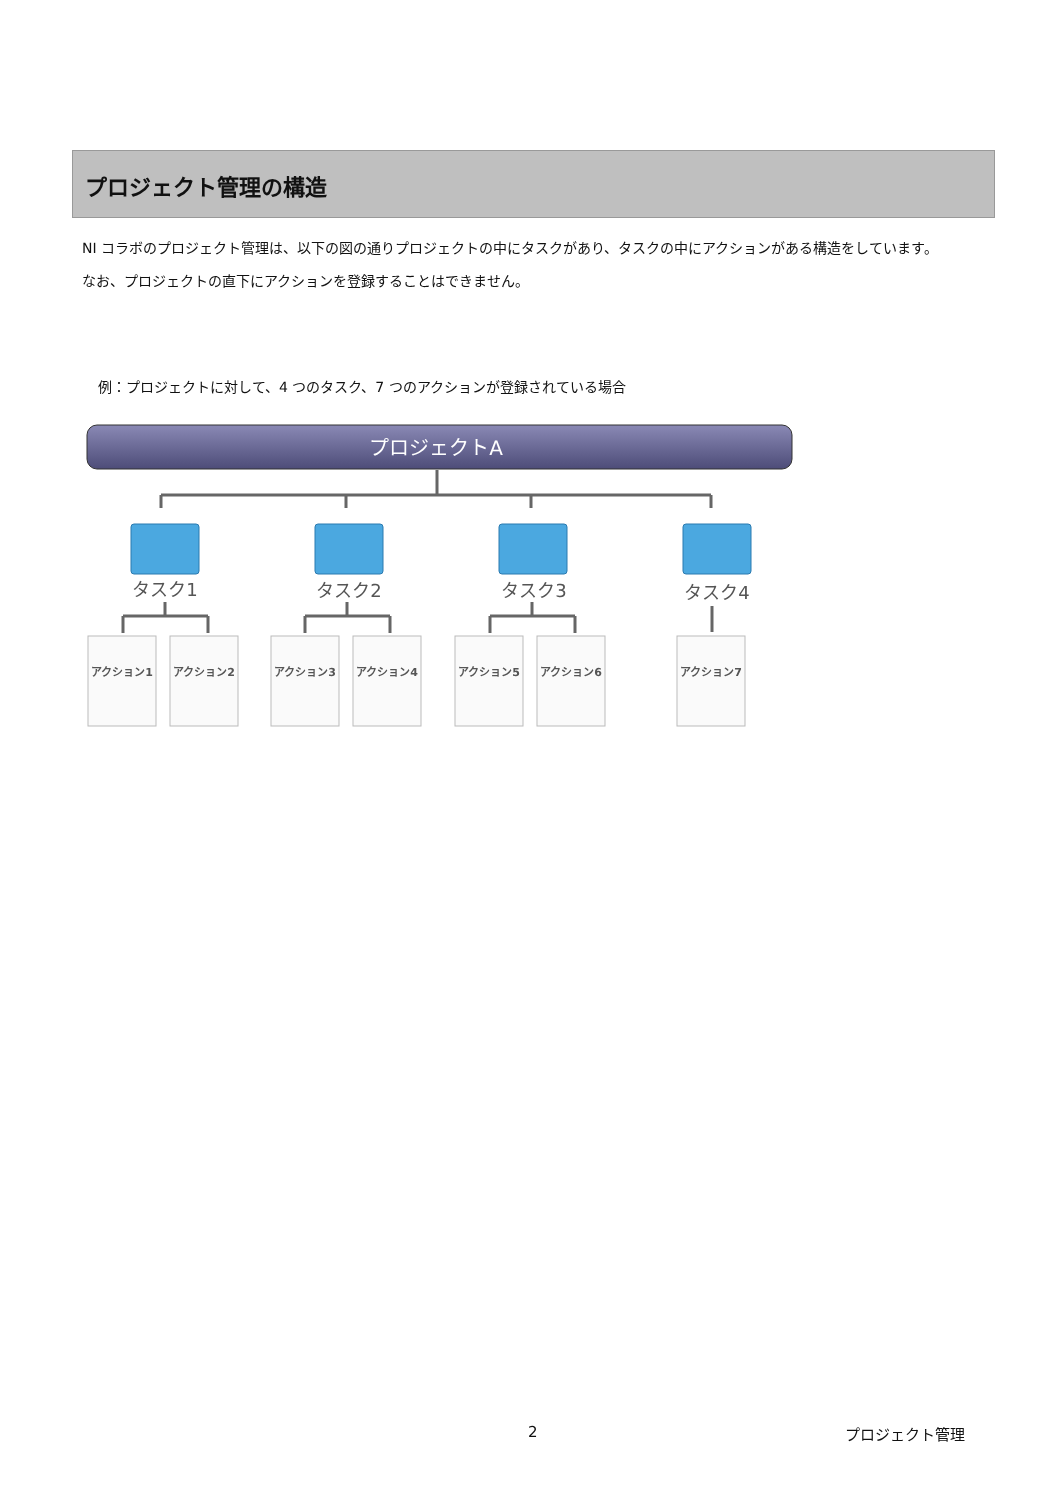プロジェクト管理の構造
NI コラボのプロジェクト管理は、以下の図の通りプロジェクトの中にタスクがあり、タスクの中にアクションがある構造をしています。
なお、プロジェクトの直下にアクションを登録することはできません。
例：プロジェクトに対して、4 つのタスク、7 つのアクションが登録されている場合
プロジェクトA
タスク1
タスク2
タスク3
タスク4
アクション1
アクション2
アクション3
アクション4
アクション5
アクション6
アクション7
2 プロジェクト管理